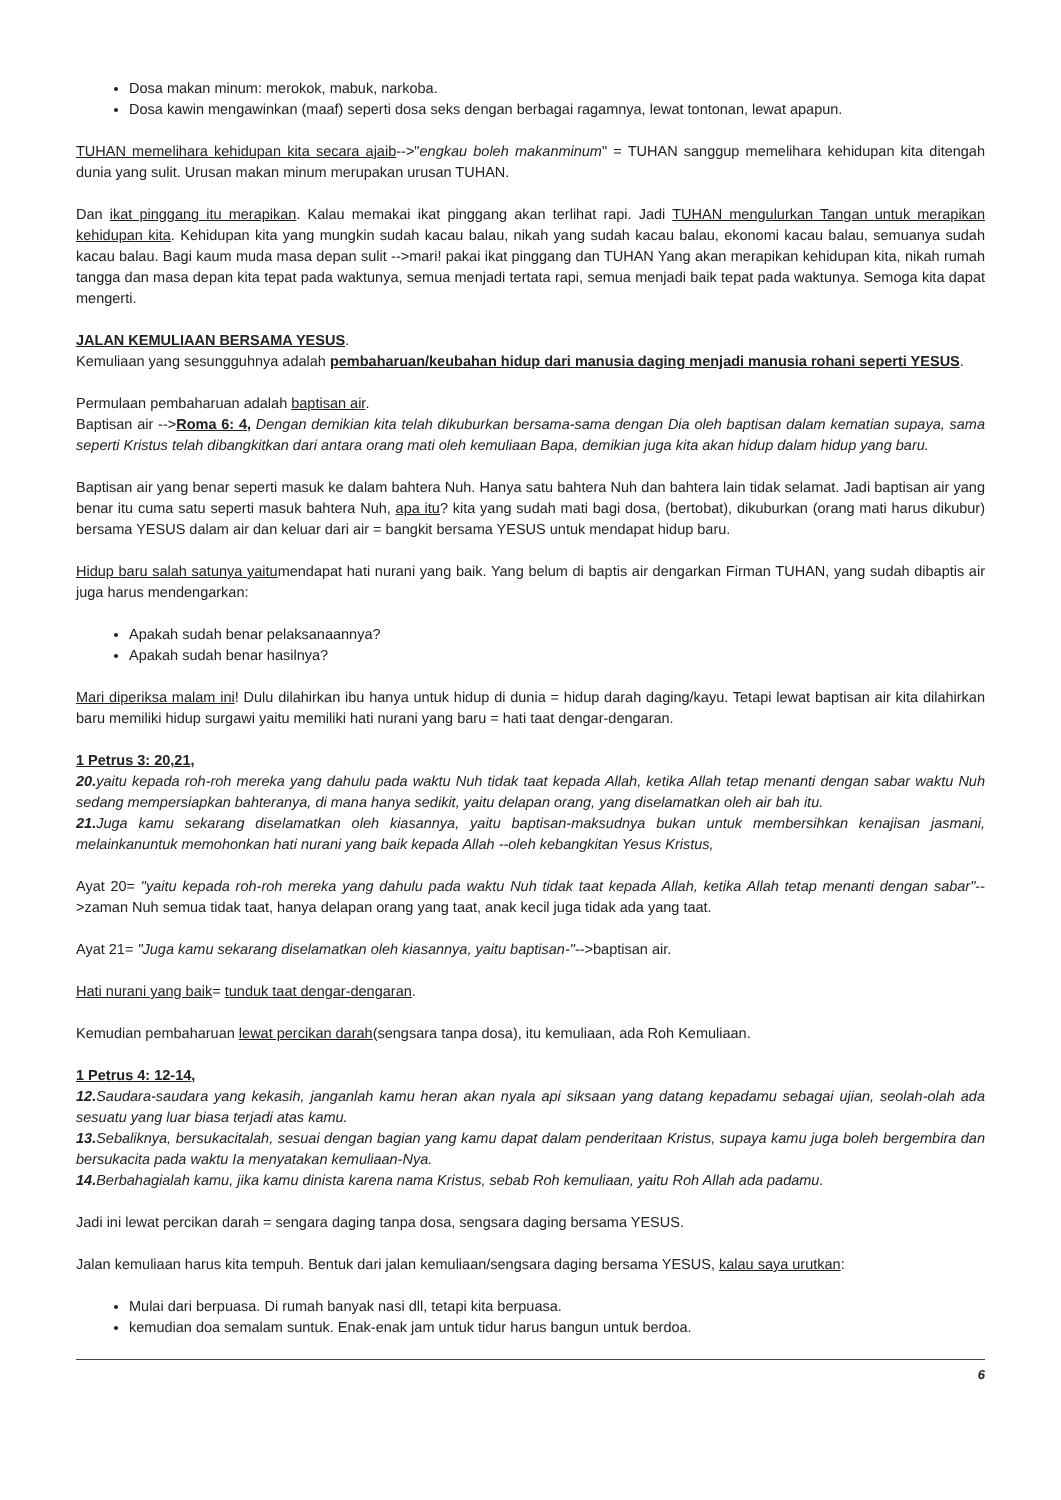Dosa makan minum: merokok, mabuk, narkoba.
Dosa kawin mengawinkan (maaf) seperti dosa seks dengan berbagai ragamnya, lewat tontonan, lewat apapun.
TUHAN memelihara kehidupan kita secara ajaib-->"engkau boleh makanminum" = TUHAN sanggup memelihara kehidupan kita ditengah dunia yang sulit. Urusan makan minum merupakan urusan TUHAN.
Dan ikat pinggang itu merapikan. Kalau memakai ikat pinggang akan terlihat rapi. Jadi TUHAN mengulurkan Tangan untuk merapikan kehidupan kita. Kehidupan kita yang mungkin sudah kacau balau, nikah yang sudah kacau balau, ekonomi kacau balau, semuanya sudah kacau balau. Bagi kaum muda masa depan sulit -->mari! pakai ikat pinggang dan TUHAN Yang akan merapikan kehidupan kita, nikah rumah tangga dan masa depan kita tepat pada waktunya, semua menjadi tertata rapi, semua menjadi baik tepat pada waktunya. Semoga kita dapat mengerti.
JALAN KEMULIAAN BERSAMA YESUS.
Kemuliaan yang sesungguhnya adalah pembaharuan/keubahan hidup dari manusia daging menjadi manusia rohani seperti YESUS.
Permulaan pembaharuan adalah baptisan air.
Baptisan air -->Roma 6: 4, Dengan demikian kita telah dikuburkan bersama-sama dengan Dia oleh baptisan dalam kematian supaya, sama seperti Kristus telah dibangkitkan dari antara orang mati oleh kemuliaan Bapa, demikian juga kita akan hidup dalam hidup yang baru.
Baptisan air yang benar seperti masuk ke dalam bahtera Nuh. Hanya satu bahtera Nuh dan bahtera lain tidak selamat. Jadi baptisan air yang benar itu cuma satu seperti masuk bahtera Nuh, apa itu? kita yang sudah mati bagi dosa, (bertobat), dikuburkan (orang mati harus dikubur) bersama YESUS dalam air dan keluar dari air = bangkit bersama YESUS untuk mendapat hidup baru.
Hidup baru salah satunya yaitumendapat hati nurani yang baik. Yang belum di baptis air dengarkan Firman TUHAN, yang sudah dibaptis air juga harus mendengarkan:
Apakah sudah benar pelaksanaannya?
Apakah sudah benar hasilnya?
Mari diperiksa malam ini! Dulu dilahirkan ibu hanya untuk hidup di dunia = hidup darah daging/kayu. Tetapi lewat baptisan air kita dilahirkan baru memiliki hidup surgawi yaitu memiliki hati nurani yang baru = hati taat dengar-dengaran.
1 Petrus 3: 20,21,
20. yaitu kepada roh-roh mereka yang dahulu pada waktu Nuh tidak taat kepada Allah, ketika Allah tetap menanti dengan sabar waktu Nuh sedang mempersiapkan bahteranya, di mana hanya sedikit, yaitu delapan orang, yang diselamatkan oleh air bah itu.
21. Juga kamu sekarang diselamatkan oleh kiasannya, yaitu baptisan-maksudnya bukan untuk membersihkan kenajisan jasmani, melainkanuntuk memohonkan hati nurani yang baik kepada Allah --oleh kebangkitan Yesus Kristus,
Ayat 20= "yaitu kepada roh-roh mereka yang dahulu pada waktu Nuh tidak taat kepada Allah, ketika Allah tetap menanti dengan sabar"-->zaman Nuh semua tidak taat, hanya delapan orang yang taat, anak kecil juga tidak ada yang taat.
Ayat 21= "Juga kamu sekarang diselamatkan oleh kiasannya, yaitu baptisan-"-->baptisan air.
Hati nurani yang baik= tunduk taat dengar-dengaran.
Kemudian pembaharuan lewat percikan darah(sengsara tanpa dosa), itu kemuliaan, ada Roh Kemuliaan.
1 Petrus 4: 12-14,
12. Saudara-saudara yang kekasih, janganlah kamu heran akan nyala api siksaan yang datang kepadamu sebagai ujian, seolah-olah ada sesuatu yang luar biasa terjadi atas kamu.
13. Sebaliknya, bersukacitalah, sesuai dengan bagian yang kamu dapat dalam penderitaan Kristus, supaya kamu juga boleh bergembira dan bersukacita pada waktu Ia menyatakan kemuliaan-Nya.
14. Berbahagialah kamu, jika kamu dinista karena nama Kristus, sebab Roh kemuliaan, yaitu Roh Allah ada padamu.
Jadi ini lewat percikan darah = sengara daging tanpa dosa, sengsara daging bersama YESUS.
Jalan kemuliaan harus kita tempuh. Bentuk dari jalan kemuliaan/sengsara daging bersama YESUS, kalau saya urutkan:
Mulai dari berpuasa. Di rumah banyak nasi dll, tetapi kita berpuasa.
kemudian doa semalam suntuk. Enak-enak jam untuk tidur harus bangun untuk berdoa.
6